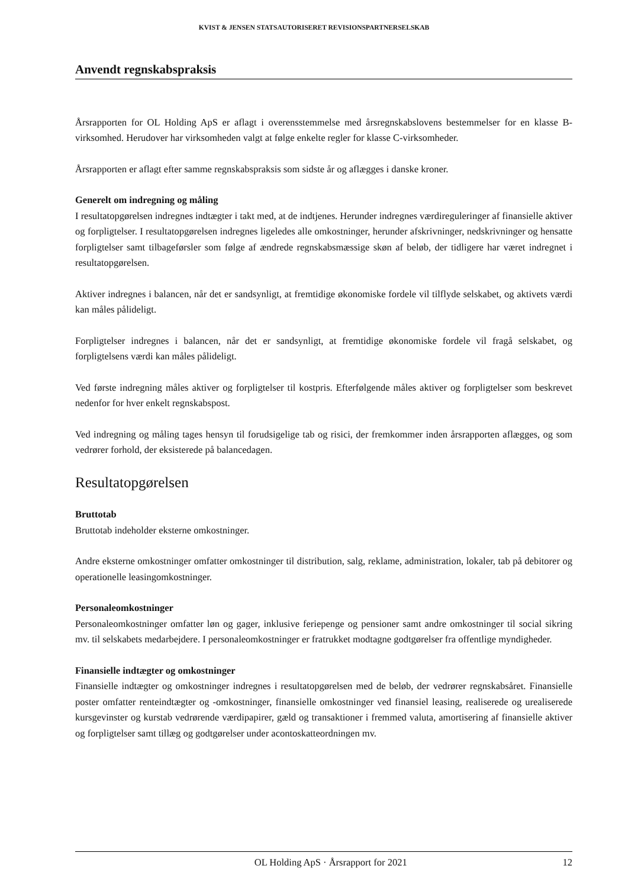KVIST & JENSEN STATSAUTORISERET REVISIONSPARTNERSELSKAB
Anvendt regnskabspraksis
Årsrapporten for OL Holding ApS er aflagt i overensstemmelse med årsregnskabslovens bestemmelser for en klasse B-virksomhed. Herudover har virksomheden valgt at følge enkelte regler for klasse C-virksomheder.
Årsrapporten er aflagt efter samme regnskabspraksis som sidste år og aflægges i danske kroner.
Generelt om indregning og måling
I resultatopgørelsen indregnes indtægter i takt med, at de indtjenes. Herunder indregnes værdireguleringer af finansielle aktiver og forpligtelser. I resultatopgørelsen indregnes ligeledes alle omkostninger, herunder afskrivninger, nedskrivninger og hensatte forpligtelser samt tilbageførsler som følge af ændrede regnskabsmæssige skøn af beløb, der tidligere har været indregnet i resultatopgørelsen.
Aktiver indregnes i balancen, når det er sandsynligt, at fremtidige økonomiske fordele vil tilflyde selskabet, og aktivets værdi kan måles pålideligt.
Forpligtelser indregnes i balancen, når det er sandsynligt, at fremtidige økonomiske fordele vil fragå selskabet, og forpligtelsens værdi kan måles pålideligt.
Ved første indregning måles aktiver og forpligtelser til kostpris. Efterfølgende måles aktiver og forpligtelser som beskrevet nedenfor for hver enkelt regnskabspost.
Ved indregning og måling tages hensyn til forudsigelige tab og risici, der fremkommer inden årsrapporten aflægges, og som vedrører forhold, der eksisterede på balancedagen.
Resultatopgørelsen
Bruttotab
Bruttotab indeholder eksterne omkostninger.
Andre eksterne omkostninger omfatter omkostninger til distribution, salg, reklame, administration, lokaler, tab på debitorer og operationelle leasingomkostninger.
Personaleomkostninger
Personaleomkostninger omfatter løn og gager, inklusive feriepenge og pensioner samt andre omkostninger til social sikring mv. til selskabets medarbejdere. I personaleomkostninger er fratrukket modtagne godtgørelser fra offentlige myndigheder.
Finansielle indtægter og omkostninger
Finansielle indtægter og omkostninger indregnes i resultatopgørelsen med de beløb, der vedrører regnskabsåret. Finansielle poster omfatter renteindtægter og -omkostninger, finansielle omkostninger ved finansiel leasing, realiserede og urealiserede kursgevinster og kurstab vedrørende værdipapirer, gæld og transaktioner i fremmed valuta, amortisering af finansielle aktiver og forpligtelser samt tillæg og godtgørelser under acontoskatteordningen mv.
OL Holding ApS · Årsrapport for 2021 12